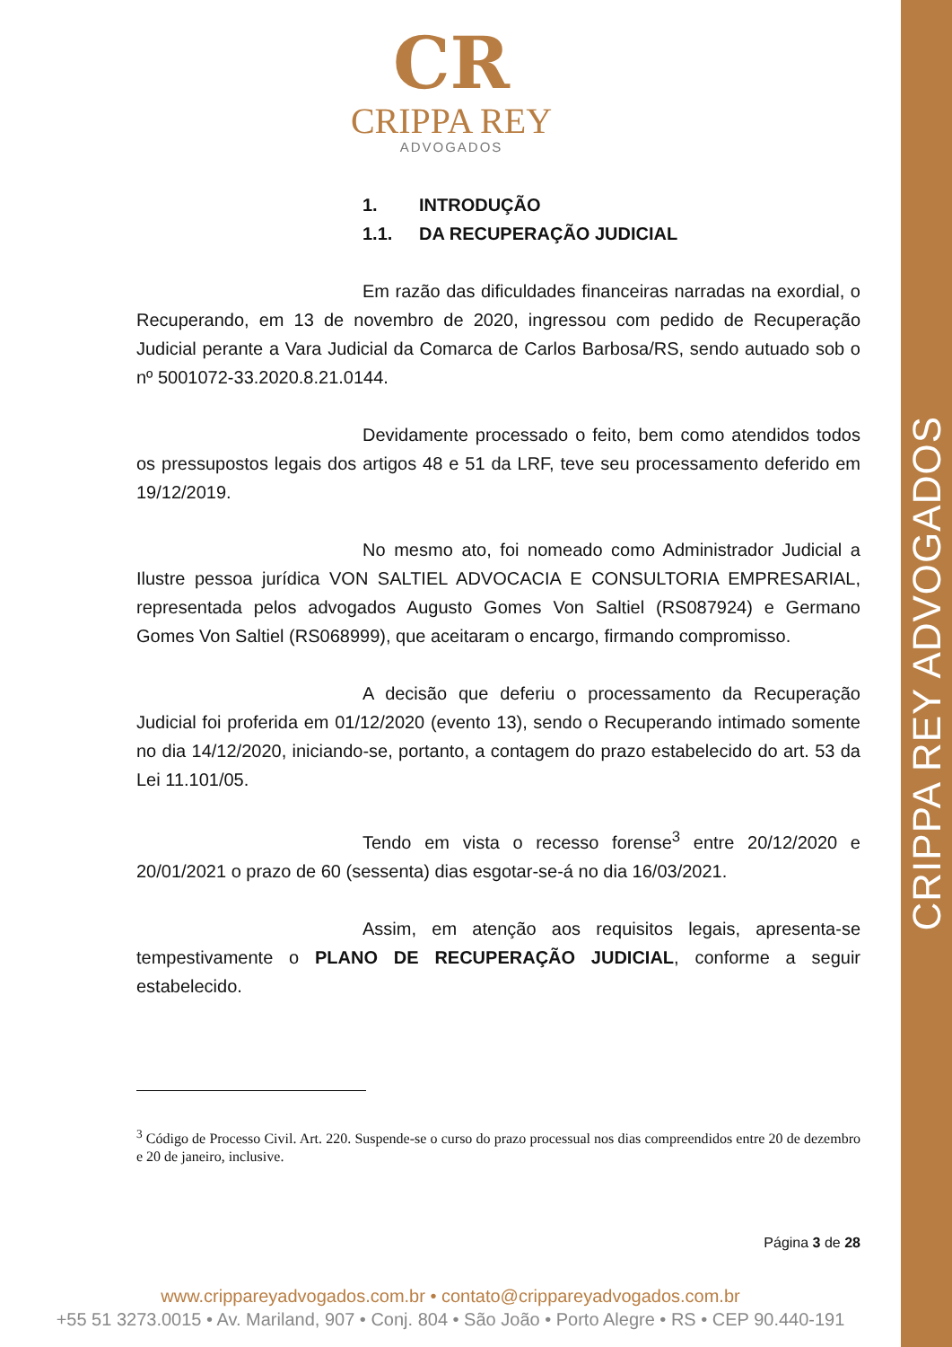CRIPPA REY ADVOGADOS
CR
CRIPPA REY
ADVOGADOS
1. INTRODUÇÃO
1.1. DA RECUPERAÇÃO JUDICIAL
Em razão das dificuldades financeiras narradas na exordial, o Recuperando, em 13 de novembro de 2020, ingressou com pedido de Recuperação Judicial perante a Vara Judicial da Comarca de Carlos Barbosa/RS, sendo autuado sob o nº 5001072-33.2020.8.21.0144.
Devidamente processado o feito, bem como atendidos todos os pressupostos legais dos artigos 48 e 51 da LRF, teve seu processamento deferido em 19/12/2019.
No mesmo ato, foi nomeado como Administrador Judicial a Ilustre pessoa jurídica VON SALTIEL ADVOCACIA E CONSULTORIA EMPRESARIAL, representada pelos advogados Augusto Gomes Von Saltiel (RS087924) e Germano Gomes Von Saltiel (RS068999), que aceitaram o encargo, firmando compromisso.
A decisão que deferiu o processamento da Recuperação Judicial foi proferida em 01/12/2020 (evento 13), sendo o Recuperando intimado somente no dia 14/12/2020, iniciando-se, portanto, a contagem do prazo estabelecido do art. 53 da Lei 11.101/05.
Tendo em vista o recesso forense<sup>3</sup> entre 20/12/2020 e 20/01/2021 o prazo de 60 (sessenta) dias esgotar-se-á no dia 16/03/2021.
Assim, em atenção aos requisitos legais, apresenta-se tempestivamente o PLANO DE RECUPERAÇÃO JUDICIAL, conforme a seguir estabelecido.
<sup>3</sup> Código de Processo Civil. Art. 220. Suspende-se o curso do prazo processual nos dias compreendidos entre 20 de dezembro e 20 de janeiro, inclusive.
Página 3 de 28
www.crippareyadvogados.com.br • contato@crippareyadvogados.com.br
+55 51 3273.0015 • Av. Mariland, 907 • Conj. 804 • São João • Porto Alegre • RS • CEP 90.440-191